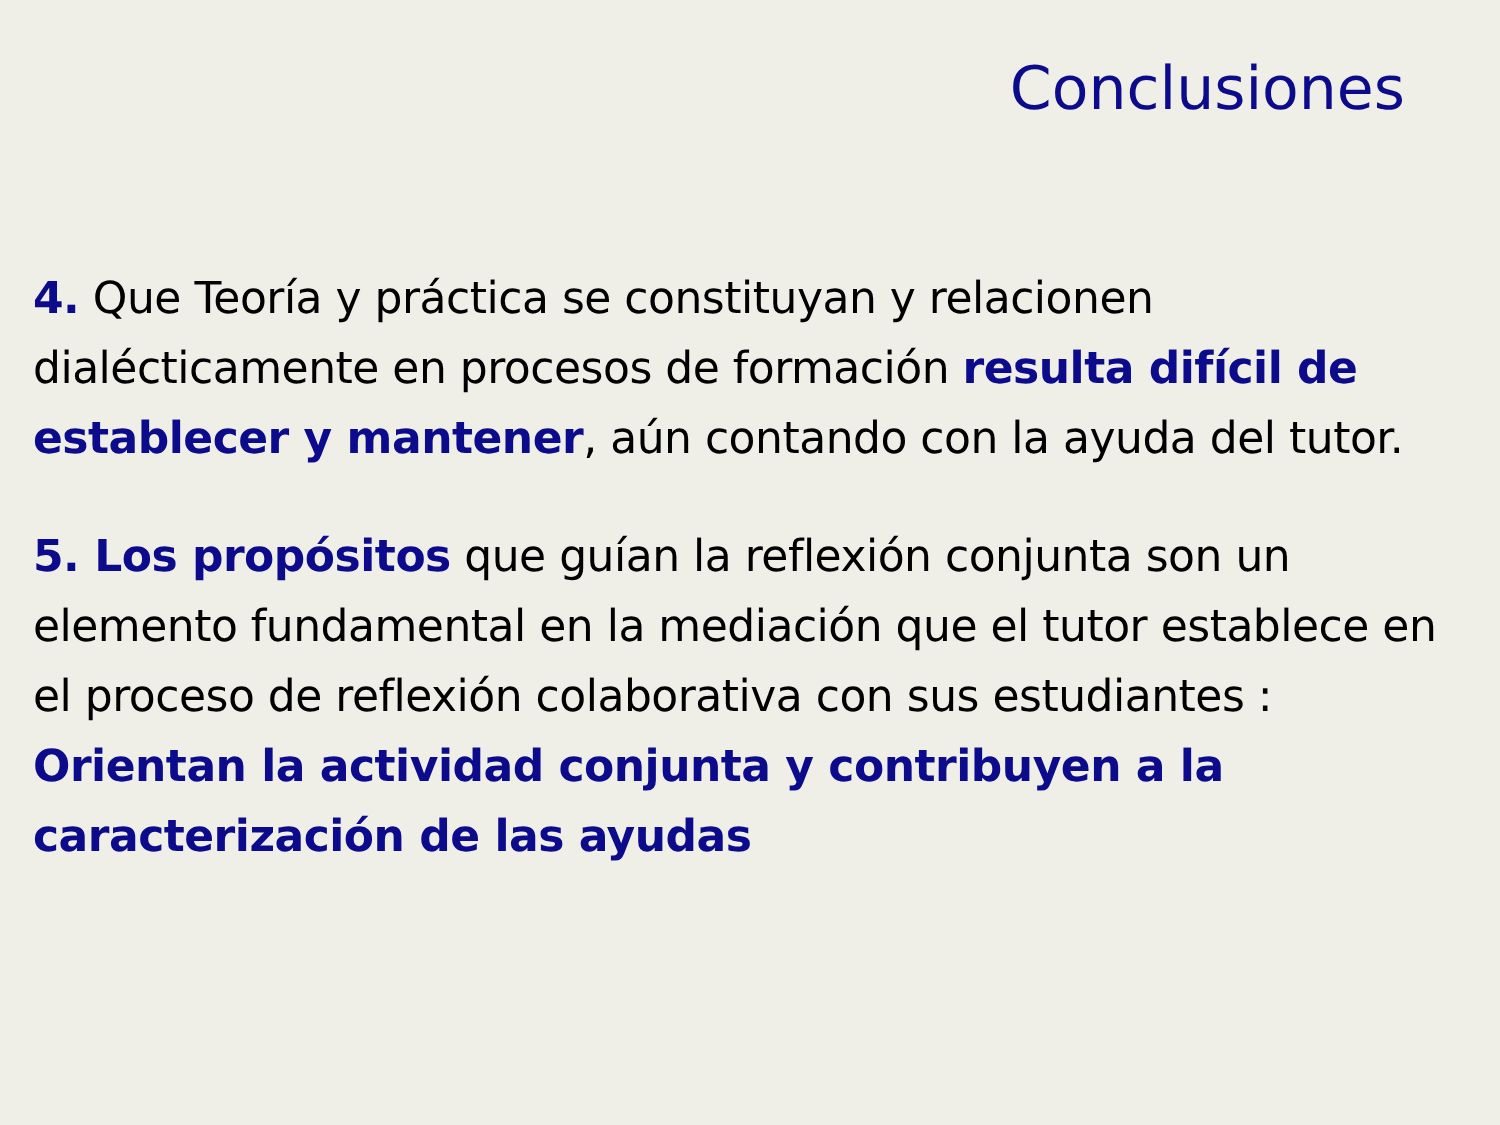Conclusiones
4. Que Teoría y práctica se constituyan y relacionen dialécticamente en procesos de formación resulta difícil de establecer y mantener, aún contando con la ayuda del tutor.
5. Los propósitos que guían la reflexión conjunta son un elemento fundamental en la mediación que el tutor establece en el proceso de reflexión colaborativa con sus estudiantes : Orientan la actividad conjunta y contribuyen a la caracterización de las ayudas